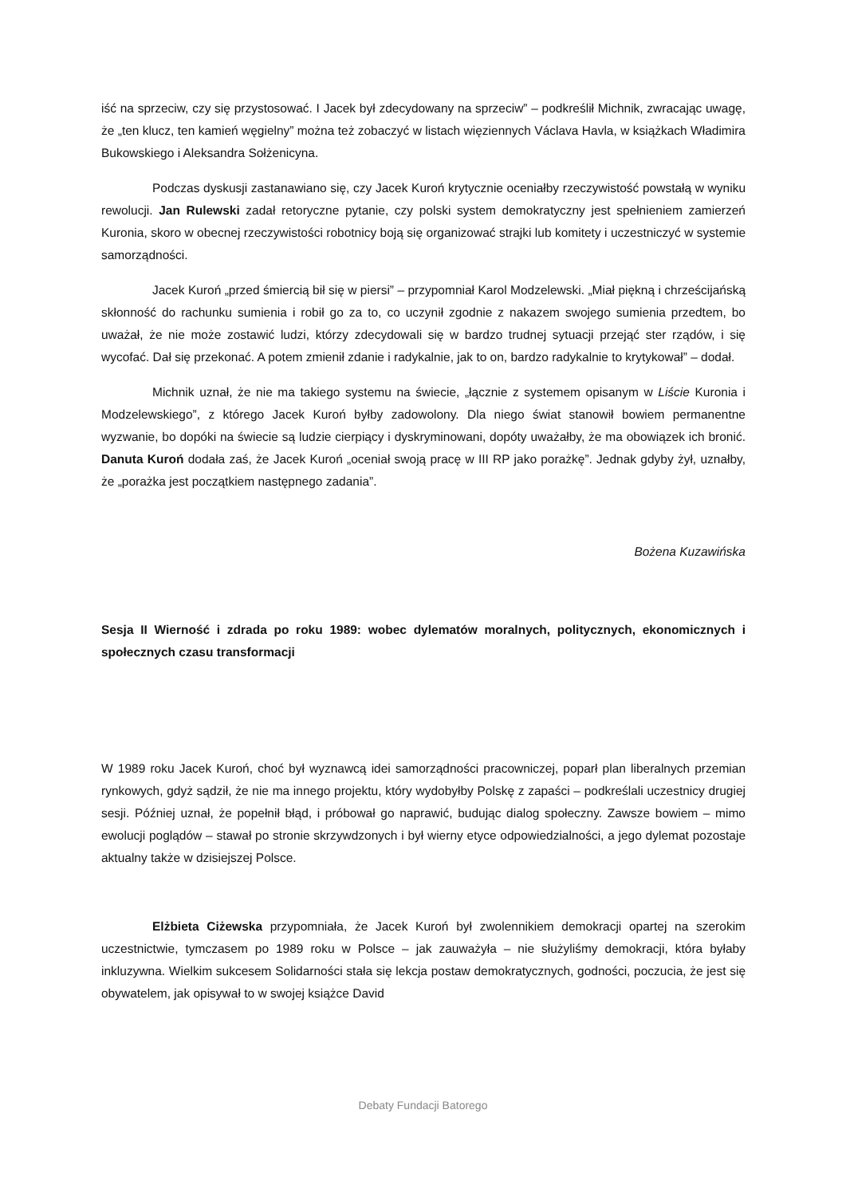iść na sprzeciw, czy się przystosować. I Jacek był zdecydowany na sprzeciw” – podkreślił Michnik, zwracając uwagę, że „ten klucz, ten kamień węgielny” można też zobaczyć w listach więziennych Václava Havla, w książkach Władimira Bukowskiego i Aleksandra Sołżenicyna.
Podczas dyskusji zastanawiano się, czy Jacek Kuroń krytycznie oceniałby rzeczywistość powstałą w wyniku rewolucji. Jan Rulewski zadał retoryczne pytanie, czy polski system demokratyczny jest spełnieniem zamierzeń Kuronia, skoro w obecnej rzeczywistości robotnicy boją się organizować strajki lub komitety i uczestniczyć w systemie samorządności.
Jacek Kuroń „przed śmiercią bił się w piersi” – przypomniał Karol Modzelewski. „Miał piękną i chrześcijańską skłonność do rachunku sumienia i robił go za to, co uczynił zgodnie z nakazem swojego sumienia przedtem, bo uważał, że nie może zostawić ludzi, którzy zdecydowali się w bardzo trudnej sytuacji przejąć ster rządów, i się wycofać. Dał się przekonać. A potem zmienił zdanie i radykalnie, jak to on, bardzo radykalnie to krytykował” – dodał.
Michnik uznał, że nie ma takiego systemu na świecie, „łącznie z systemem opisanym w Liście Kuronia i Modzelewskiego”, z którego Jacek Kuroń byłby zadowolony. Dla niego świat stanowił bowiem permanentne wyzwanie, bo dopóki na świecie są ludzie cierpiący i dyskryminowani, dopóty uważałby, że ma obowiązek ich bronić. Danuta Kuroń dodała zaś, że Jacek Kuroń „oceniał swoją pracę w III RP jako porażkę”. Jednak gdyby żył, uznałby, że „porażka jest początkiem następnego zadania”.
Bożena Kuzawińska
Sesja II Wierność i zdrada po roku 1989: wobec dylematów moralnych, politycznych, ekonomicznych i społecznych czasu transformacji
W 1989 roku Jacek Kuroń, choć był wyznawcą idei samorządności pracowniczej, poparł plan liberalnych przemian rynkowych, gdyż sądził, że nie ma innego projektu, który wydobyłby Polskę z zapaści – podkreślali uczestnicy drugiej sesji. Później uznał, że popełnił błąd, i próbował go naprawić, budując dialog społeczny. Zawsze bowiem – mimo ewolucji poglądów – stawał po stronie skrzywdzonych i był wierny etyce odpowiedzialności, a jego dylemat pozostaje aktualny także w dzisiejszej Polsce.
Elżbieta Ciżewska przypomniała, że Jacek Kuroń był zwolennikiem demokracji opartej na szerokim uczestnictwie, tymczasem po 1989 roku w Polsce – jak zauważyła – nie służyliśmy demokracji, która byłaby inkluzywna. Wielkim sukcesem Solidarności stała się lekcja postaw demokratycznych, godności, poczucia, że jest się obywatelem, jak opisywał to w swojej książce David
Debaty Fundacji Batorego